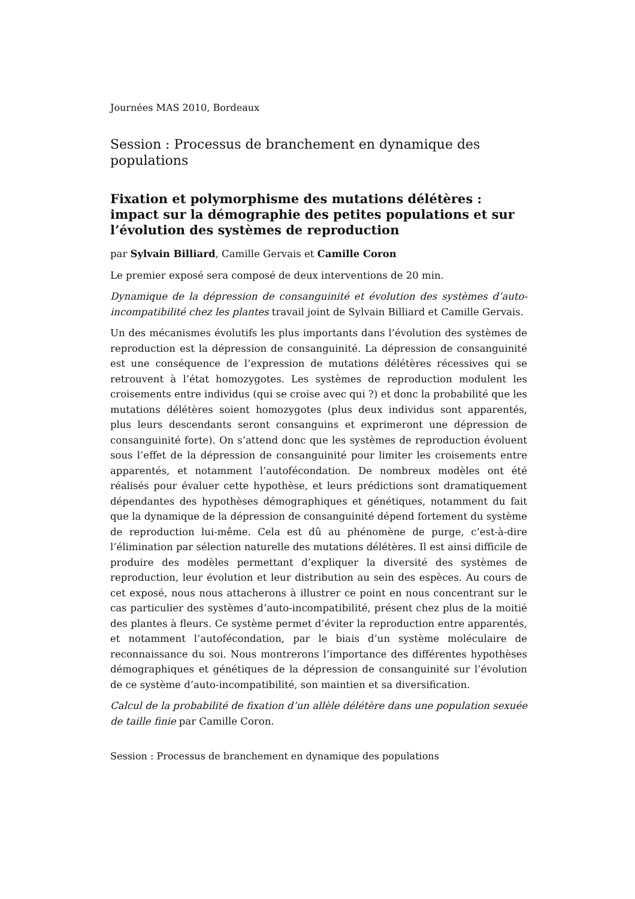Journées MAS 2010, Bordeaux
Session : Processus de branchement en dynamique des populations
Fixation et polymorphisme des mutations délétères : impact sur la démographie des petites populations et sur l’évolution des systèmes de reproduction
par Sylvain Billiard, Camille Gervais et Camille Coron
Le premier exposé sera composé de deux interventions de 20 min.
Dynamique de la dépression de consanguinité et évolution des systèmes d’auto-incompatibilité chez les plantes travail joint de Sylvain Billiard et Camille Gervais.
Un des mécanismes évolutifs les plus importants dans l’évolution des systèmes de reproduction est la dépression de consanguinité. La dépression de consanguinité est une conséquence de l’expression de mutations délétères récessives qui se retrouvent à l’état homozygotes. Les systèmes de reproduction modulent les croisements entre individus (qui se croise avec qui ?) et donc la probabilité que les mutations délétères soient homozygotes (plus deux individus sont apparentés, plus leurs descendants seront consanguins et exprimeront une dépression de consanguinité forte). On s’attend donc que les systèmes de reproduction évoluent sous l’effet de la dépression de consanguinité pour limiter les croisements entre apparentés, et notamment l’autofécondation. De nombreux modèles ont été réalisés pour évaluer cette hypothèse, et leurs prédictions sont dramatiquement dépendantes des hypothèses démographiques et génétiques, notamment du fait que la dynamique de la dépression de consanguinité dépend fortement du système de reproduction lui-même. Cela est dû au phénomène de purge, c’est-à-dire l’élimination par sélection naturelle des mutations délétères. Il est ainsi difficile de produire des modèles permettant d’expliquer la diversité des systèmes de reproduction, leur évolution et leur distribution au sein des espèces. Au cours de cet exposé, nous nous attacherons à illustrer ce point en nous concentrant sur le cas particulier des systèmes d’auto-incompatibilité, présent chez plus de la moitié des plantes à fleurs. Ce système permet d’éviter la reproduction entre apparentés, et notamment l’autofécondation, par le biais d’un système moléculaire de reconnaissance du soi. Nous montrerons l’importance des différentes hypothèses démographiques et génétiques de la dépression de consanguinité sur l’évolution de ce système d’auto-incompatibilité, son maintien et sa diversification.
Calcul de la probabilité de fixation d’un allèle délétère dans une population sexuée de taille finie par Camille Coron.
Session : Processus de branchement en dynamique des populations